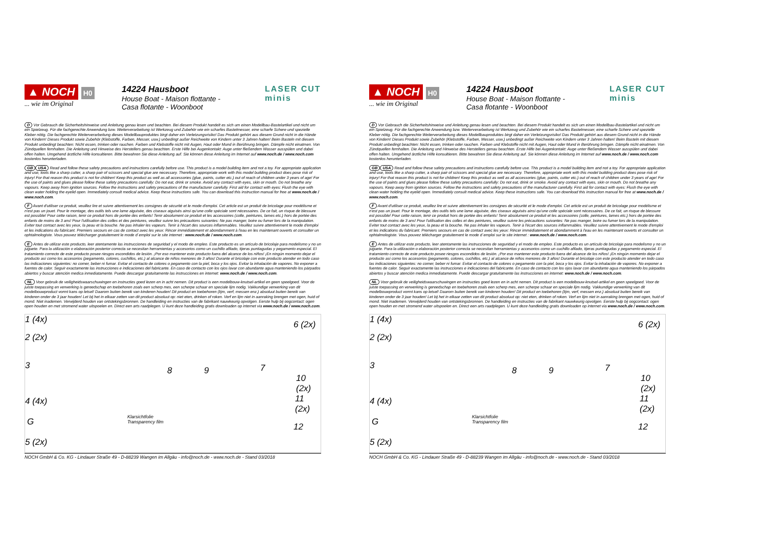▲ NOCH H0
... wie im Original
14224 Hausboot
House Boat - Maison flottante -
Casa flotante - Woonboot
LASER CUT
minis
D Vor Gebrauch die Sicherheitshinweise und Anleitung genau lesen und beachten. Bei diesem Produkt handelt es sich um einen Modellbau-Bastelartikel und nicht um ein Spielzeug. Für die fachgerechte Anwendung bzw. Weiterverarbeitung ist Werkzeug und Zubehör wie ein scharfes Bastelmesser, eine scharfe Schere und spezielle Kleber nötig. Die fachgerechte Weiterverarbeitung dieses Modellbauproduktes birgt daher ein Verletzungsrisiko! Das Produkt gehört aus diesem Grund nicht in die Hände von Kindern! Dieses Produkt sowie Zubehör (Klebstoffe, Farben, Messer, usw.) unbedingt außer Reichweite von Kindern unter 3 Jahren halten! Beim Basteln mit diesem Produkt unbedingt beachten: Nicht essen, trinken oder rauchen. Farben und Klebstoffe nicht mit Augen, Haut oder Mund in Berührung bringen. Dämpfe nicht einatmen. Von Zündquellen fernhalten. Die Anleitung und Hinweise des Herstellers genau beachten. Erste Hilfe bei Augenkontakt: Auge unter fließendem Wasser ausspülen und dabei offen halten. Umgehend ärztliche Hilfe konsultieren. Bitte bewahren Sie diese Anleitung auf. Sie können diese Anleitung im Internet auf www.noch.de / www.noch.com kostenlos herunterladen.
GB USA Read and follow these safety precautions and instructions carefully before use. This product is a model building item and not a toy. For appropriate application and use, tools like a sharp cutter, a sharp pair of scissors and special glue are necessary. Therefore, appropriate work with this model building product does pose risk of injury! For that reason this product is not for children! Keep this product as well as all accessories (glue, paints, cutter etc.) out of reach of children under 3 years of age! For the use of paints and glues please follow these safety precautions carefully: Do not eat, drink or smoke. Avoid any contact with eyes, skin or mouth. Do not breathe any vapours. Keep away from ignition sources. Follow the instructions and safety precautions of the manufacturer carefully. First aid for contact with eyes: Flush the eye with clean water holding the eyelid open. Immediately consult medical advice. Keep these instructions safe. You can download this instruction manual for free at www.noch.de / www.noch.com.
F Avant d'utiliser ce produit, veuillez lire et suivre attentivement les consignes de sécurité et le mode d'emploi. Cet article est un produit de bricolage pour modélisme et n'est pas un jouet. Pour le montage, des outils tels une lame aiguisée, des ciseaux aiguisés ainsi qu'une colle spéciale sont nécessaires. De ce fait, un risque de blessure est possible! Pour cette raison, tenir ce produit hors de portée des enfants! Tenir absolument ce produit et les accessoires (colle, peintures, lames etc.) hors de portée des enfants de moins de 3 ans! Pour l'utilisation des colles et des peintures, veuillez suivre les précautions suivantes: Ne pas manger, boire ou fumer lors de la manipulation. Eviter tout contact avec les yeux, la peau et la bouche. Ne pas inhaler les vapeurs. Tenir à l'écart des sources inflammables. Veuillez suivre attentivement le mode d'emploi et les indications du fabricant. Premiers secours en cas de contact avec les yeux: Rincer immédiatement et abondamment à l'eau en les maintenant ouverts et consulter un ophtalmologiste. Vous pouvez télécharger gratuitement le mode d´emploi sur le site internet : www.noch.de / www.noch.com.
E Antes de utilizar este producto, leer atentamente las instrucciones de seguridad y el modo de empleo. Este producto es un artículo de bricolaje para modelismo y no un juguete. Para la utilización o elaboración posterior correcta se necesitan herramientas y accesorios como un cuchillo afilado, tijeras puntiagudas y pegamento especial. El tratamiento correcto de este producto posee riesgos escondidos de lesión. ¡Por eso mantener este producto fuera del alcance de los niños! ¡En ningún momento dejar el producto así como los accesorios (pegamento, colores, cuchillos, etc.) al alcance de niños menores de 3 años! Durante el bricolaje con este producto atender en todo caso las indicaciones siguientes: no comer, beber ni fumar. Evitar el contacto de colores o pegamento con la piel, boca y los ojos. Evitar la inhalación de vapores. No exponer a fuentes de calor. Seguir exactamente las instrucciones e indicaciones del fabricante. En caso de contacto con los ojos lavar con abundante agua manteniendo los párpados abiertos y buscar atención medica inmediatamente. Puede descargar gratuitamente las instrucciones en internet: www.noch.de / www.noch.com.
NL Voor gebruik de veiligheidswaarschuwingen en instructies goed lezen en in acht nemen. Dit product is een modelbouw-knutsel-artikel en geen speelgoed. Voor de juiste toepassing en verwerking is gereedschap en toebehoren zoals een scherp mes, een scherpe schaar en speciale lijm nodig. Vakkundige verwerking van dit modelbouwproduct vormt kans op letsel! Daarom buiten bereik van kinderen houden! Dit product en toebehoren (lijm, verf, messen enz.) absoluut buiten bereik van kinderen onder de 3 jaar houden! Let bij het in elkaar zetten van dit product absoluut op: niet eten, drinken of roken. Verf en lijm niet in aanraking brengen met ogen, huid of mond. Niet inademen. Verwijderd houden van ontstekingsbronnen. De handleiding en instructies van de fabrikant nauwkeurig opvolgen. Eerste hulp bij oogcontact: ogen open houden en met stromend water uitspoelen en. Direct een arts raadplegen. U kunt deze handleiding gratis downloaden op internet via www.noch.de / www.noch.com.
1 (4x)
2 (2x)
3
4 (4x)
G
5 (2x)
6 (2x)
7 8 9
10 (2x)
11 (2x)
12
Klarsichtfolie
Transparency film
NOCH GmbH & Co. KG - Lindauer Straße 49 - D-88239 Wangen im Allgäu - info@noch.de - www.noch.de - Stand 03/2018
▲ NOCH H0
... wie im Original
14224 Hausboot
House Boat - Maison flottante -
Casa flotante - Woonboot
LASER CUT
minis
D Vor Gebrauch die Sicherheitshinweise und Anleitung genau lesen und beachten. Bei diesem Produkt handelt es sich um einen Modellbau-Bastelartikel und nicht um ein Spielzeug. Für die fachgerechte Anwendung bzw. Weiterverarbeitung ist Werkzeug und Zubehör wie ein scharfes Bastelmesser, eine scharfe Schere und spezielle Kleber nötig. Die fachgerechte Weiterverarbeitung dieses Modellbauproduktes birgt daher ein Verletzungsrisiko! Das Produkt gehört aus diesem Grund nicht in die Hände von Kindern! Dieses Produkt sowie Zubehör (Klebstoffe, Farben, Messer, usw.) unbedingt außer Reichweite von Kindern unter 3 Jahren halten! Beim Basteln mit diesem Produkt unbedingt beachten: Nicht essen, trinken oder rauchen. Farben und Klebstoffe nicht mit Augen, Haut oder Mund in Berührung bringen. Dämpfe nicht einatmen. Von Zündquellen fernhalten. Die Anleitung und Hinweise des Herstellers genau beachten. Erste Hilfe bei Augenkontakt: Auge unter fließendem Wasser ausspülen und dabei offen halten. Umgehend ärztliche Hilfe konsultieren. Bitte bewahren Sie diese Anleitung auf. Sie können diese Anleitung im Internet auf www.noch.de / www.noch.com kostenlos herunterladen.
GB USA Read and follow these safety precautions and instructions carefully before use. This product is a model building item and not a toy. For appropriate application and use, tools like a sharp cutter, a sharp pair of scissors and special glue are necessary. Therefore, appropriate work with this model building product does pose risk of injury! For that reason this product is not for children! Keep this product as well as all accessories (glue, paints, cutter etc.) out of reach of children under 3 years of age! For the use of paints and glues please follow these safety precautions carefully: Do not eat, drink or smoke. Avoid any contact with eyes, skin or mouth. Do not breathe any vapours. Keep away from ignition sources. Follow the instructions and safety precautions of the manufacturer carefully. First aid for contact with eyes: Flush the eye with clean water holding the eyelid open. Immediately consult medical advice. Keep these instructions safe. You can download this instruction manual for free at www.noch.de / www.noch.com.
F Avant d'utiliser ce produit, veuillez lire et suivre attentivement les consignes de sécurité et le mode d'emploi. Cet article est un produit de bricolage pour modélisme et n'est pas un jouet. Pour le montage, des outils tels une lame aiguisée, des ciseaux aiguisés ainsi qu'une colle spéciale sont nécessaires. De ce fait, un risque de blessure est possible! Pour cette raison, tenir ce produit hors de portée des enfants! Tenir absolument ce produit et les accessoires (colle, peintures, lames etc.) hors de portée des enfants de moins de 3 ans! Pour l'utilisation des colles et des peintures, veuillez suivre les précautions suivantes: Ne pas manger, boire ou fumer lors de la manipulation. Eviter tout contact avec les yeux, la peau et la bouche. Ne pas inhaler les vapeurs. Tenir à l'écart des sources inflammables. Veuillez suivre attentivement le mode d'emploi et les indications du fabricant. Premiers secours en cas de contact avec les yeux: Rincer immédiatement et abondamment à l'eau en les maintenant ouverts et consulter un ophtalmologiste. Vous pouvez télécharger gratuitement le mode d´emploi sur le site internet : www.noch.de / www.noch.com.
E Antes de utilizar este producto, leer atentamente las instrucciones de seguridad y el modo de empleo. Este producto es un artículo de bricolaje para modelismo y no un juguete. Para la utilización o elaboración posterior correcta se necesitan herramientas y accesorios como un cuchillo afilado, tijeras puntiagudas y pegamento especial. El tratamiento correcto de este producto posee riesgos escondidos de lesión. ¡Por eso mantener este producto fuera del alcance de los niños! ¡En ningún momento dejar el producto así como los accesorios (pegamento, colores, cuchillos, etc.) al alcance de niños menores de 3 años! Durante el bricolaje con este producto atender en todo caso las indicaciones siguientes: no comer, beber ni fumar. Evitar el contacto de colores o pegamento con la piel, boca y los ojos. Evitar la inhalación de vapores. No exponer a fuentes de calor. Seguir exactamente las instrucciones e indicaciones del fabricante. En caso de contacto con los ojos lavar con abundante agua manteniendo los párpados abiertos y buscar atención medica inmediatamente. Puede descargar gratuitamente las instrucciones en internet: www.noch.de / www.noch.com.
NL Voor gebruik de veiligheidswaarschuwingen en instructies goed lezen en in acht nemen. Dit product is een modelbouw-knutsel-artikel en geen speelgoed. Voor de juiste toepassing en verwerking is gereedschap en toebehoren zoals een scherp mes, een scherpe schaar en speciale lijm nodig. Vakkundige verwerking van dit modelbouwproduct vormt kans op letsel! Daarom buiten bereik van kinderen houden! Dit product en toebehoren (lijm, verf, messen enz.) absoluut buiten bereik van kinderen onder de 3 jaar houden! Let bij het in elkaar zetten van dit product absoluut op: niet eten, drinken of roken. Verf en lijm niet in aanraking brengen met ogen, huid of mond. Niet inademen. Verwijderd houden van ontstekingsbronnen. De handleiding en instructies van de fabrikant nauwkeurig opvolgen. Eerste hulp bij oogcontact: ogen open houden en met stromend water uitspoelen en. Direct een arts raadplegen. U kunt deze handleiding gratis downloaden op internet via www.noch.de / www.noch.com.
1 (4x)
2 (2x)
3
4 (4x)
G
5 (2x)
6 (2x)
7 8 9
10 (2x)
11 (2x)
12
Klarsichtfolie
Transparency film
NOCH GmbH & Co. KG - Lindauer Straße 49 - D-88239 Wangen im Allgäu - info@noch.de - www.noch.de - Stand 03/2018